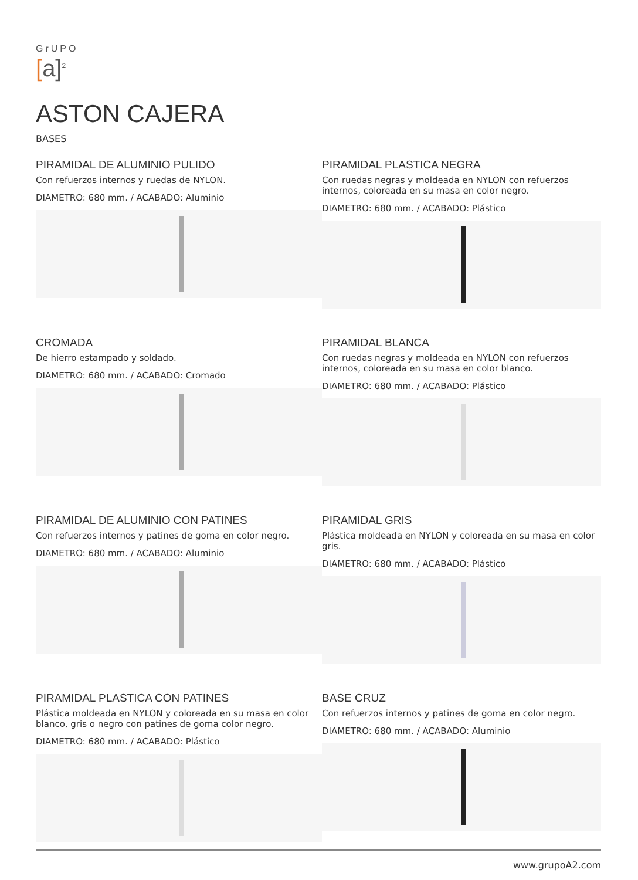GrUPO
[a]<sup>2</sup>
ASTON CAJERA
BASES
PIRAMIDAL DE ALUMINIO PULIDO
Con refuerzos internos y ruedas de NYLON.
DIAMETRO: 680 mm. / ACABADO: Aluminio
PIRAMIDAL PLASTICA NEGRA
Con ruedas negras y moldeada en NYLON con refuerzos internos, coloreada en su masa en color negro.
DIAMETRO: 680 mm. / ACABADO: Plástico
CROMADA
De hierro estampado y soldado.
DIAMETRO: 680 mm. / ACABADO: Cromado
PIRAMIDAL BLANCA
Con ruedas negras y moldeada en NYLON con refuerzos internos, coloreada en su masa en color blanco.
DIAMETRO: 680 mm. / ACABADO: Plástico
PIRAMIDAL DE ALUMINIO CON PATINES
Con refuerzos internos y patines de goma en color negro.
DIAMETRO: 680 mm. / ACABADO: Aluminio
PIRAMIDAL GRIS
Plástica moldeada en NYLON y coloreada en su masa en color gris.
DIAMETRO: 680 mm. / ACABADO: Plástico
PIRAMIDAL PLASTICA CON PATINES
Plástica moldeada en NYLON y coloreada en su masa en color blanco, gris o negro con patines de goma color negro.
DIAMETRO: 680 mm. / ACABADO: Plástico
BASE CRUZ
Con refuerzos internos y patines de goma en color negro.
DIAMETRO: 680 mm. / ACABADO: Aluminio
www.grupoA2.com